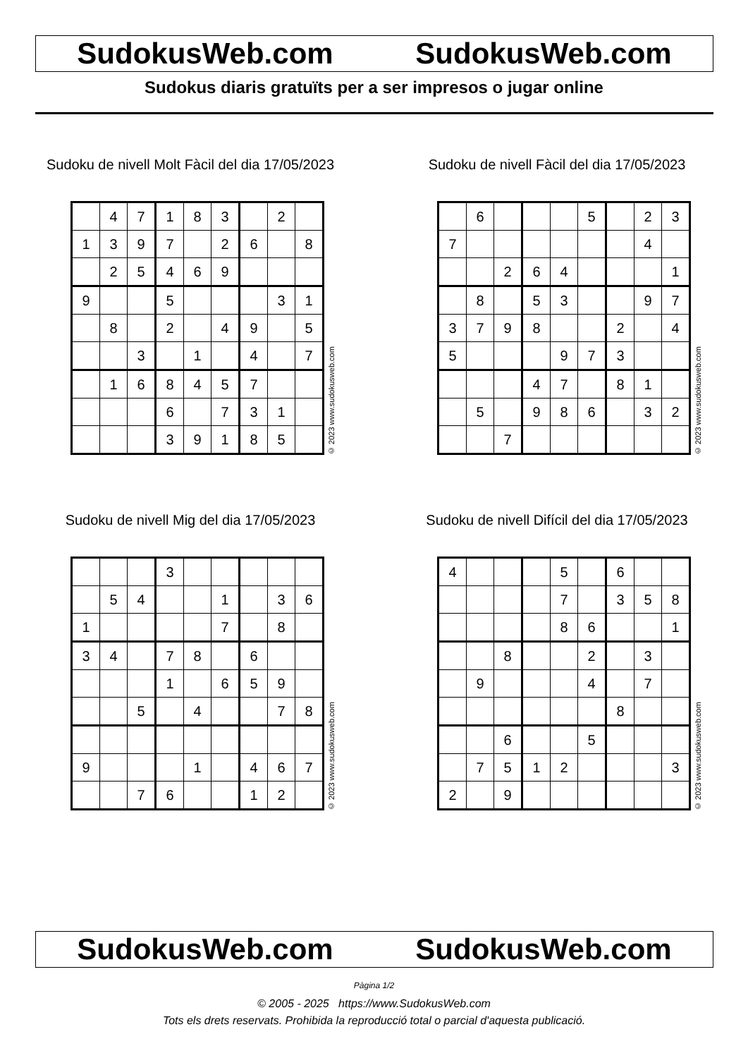SudokusWeb.com SudokusWeb.com
Sudokus diaris gratuïts per a ser impresos o jugar online
Sudoku de nivell Molt Fàcil del dia 17/05/2023
| | 4 | 7 | 1 | 8 | 3 | | 2 | |
| 1 | 3 | 9 | 7 | | 2 | 6 | | 8 |
| | 2 | 5 | 4 | 6 | 9 | | | |
| 9 | | | 5 | | | | 3 | 1 |
| | 8 | | 2 | | 4 | 9 | | 5 |
| | | 3 | | 1 | | 4 | | 7 |
| | 1 | 6 | 8 | 4 | 5 | 7 | | |
| | | | 6 | | 7 | 3 | 1 | |
| | | | 3 | 9 | 1 | 8 | 5 | |
© 2023 www.sudokusweb.com
Sudoku de nivell Fàcil del dia 17/05/2023
| | 6 | | | | 5 | | 2 | 3 |
| 7 | | | | | | | 4 | |
| | | 2 | 6 | 4 | | | | 1 |
| | 8 | | 5 | 3 | | | 9 | 7 |
| 3 | 7 | 9 | 8 | | | 2 | | 4 |
| 5 | | | | 9 | 7 | 3 | | |
| | | | 4 | 7 | | 8 | 1 | |
| | 5 | | 9 | 8 | 6 | | 3 | 2 |
| | | 7 | | | | | | |
© 2023 www.sudokusweb.com
Sudoku de nivell Mig del dia 17/05/2023
| | | | 3 | | | | | |
| | 5 | 4 | | | 1 | | 3 | 6 |
| 1 | | | | | 7 | | 8 | |
| 3 | 4 | | 7 | 8 | | 6 | | |
| | | | 1 | | 6 | 5 | 9 | |
| | | 5 | | 4 | | | 7 | 8 |
| 9 | | | | 1 | | 4 | 6 | 7 |
| | | 7 | 6 | | | 1 | 2 | |
© 2023 www.sudokusweb.com
Sudoku de nivell Difícil del dia 17/05/2023
| 4 | | | | 5 | | 6 | | |
| | | | | 7 | | 3 | 5 | 8 |
| | | | | 8 | 6 | | | 1 |
| | | 8 | | | 2 | | 3 | |
| | 9 | | | | 4 | | 7 | |
| | | | | | | 8 | | |
| | | 6 | | | 5 | | | |
| | 7 | 5 | 1 | 2 | | | | 3 |
| 2 | | 9 | | | | | | |
© 2023 www.sudokusweb.com
SudokusWeb.com SudokusWeb.com
Pàgina 1/2
© 2005 - 2025 https://www.SudokusWeb.com
Tots els drets reservats. Prohibida la reproducció total o parcial d'aquesta publicació.